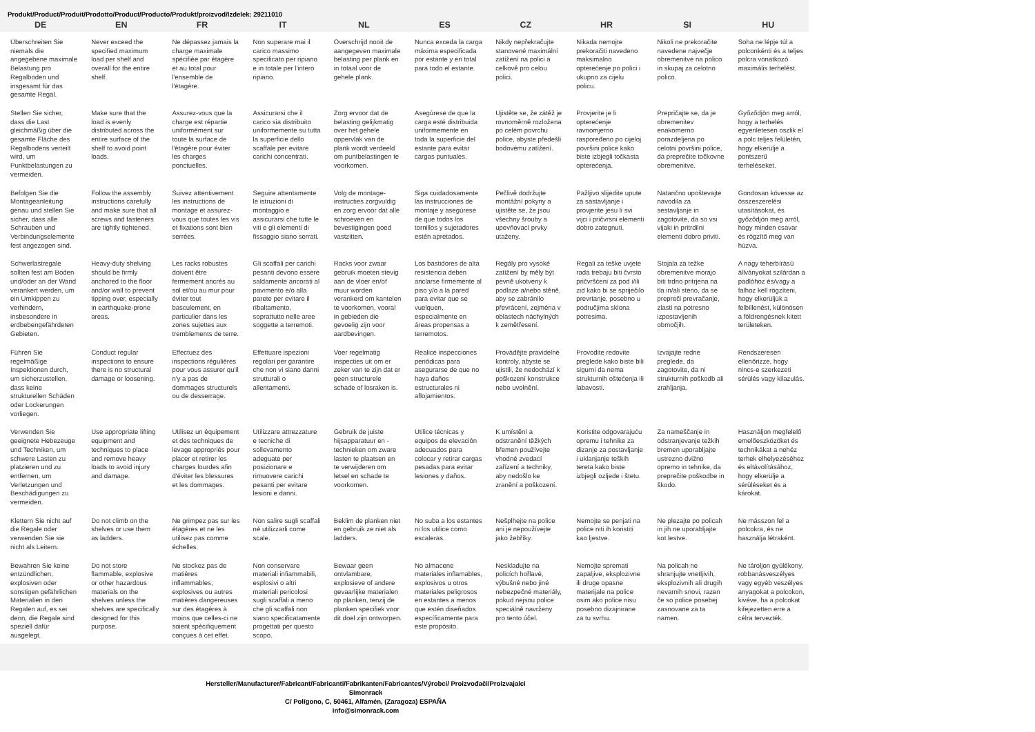Produkt/Product/Produit/Prodotto/Product/Producto/Produkt/proizvod/Izdelek: 29211010
| DE | EN | FR | IT | NL | ES | CZ | HR | SI | HU |
| --- | --- | --- | --- | --- | --- | --- | --- | --- | --- |
| Überschreiten Sie niemals die angegebene maximale Belastung pro Regalboden und insgesamt für das gesamte Regal. | Never exceed the specified maximum load per shelf and overall for the entire shelf. | Ne dépassez jamais la charge maximale spécifiée par étagère et au total pour l'ensemble de l'étagère. | Non superare mai il carico massimo specificato per ripiano e in totale per l'intero ripiano. | Overschrijd nooit de aangegeven maximale belasting per plank en in totaal voor de gehele plank. | Nunca exceda la carga máxima especificada por estante y en total para todo el estante. | Nikdy nepřekračujte stanovené maximální zatížení na polici a celkově pro celou polici. | Nikada nemojte prekoračiti navedeno maksimalno opterećenje po polici i ukupno za cijelu policu. | Nikoli ne prekoračite navedene največje obremenitve na polico in skupaj za celotno polico. | Soha ne lépje túl a polconkénti és a teljes polcra vonatkozó maximális terhelést. |
| Stellen Sie sicher, dass die Last gleichmäßig über die gesamte Fläche des Regalbodens verteilt wird, um Punktbelastungen zu vermeiden. | Make sure that the load is evenly distributed across the entire surface of the shelf to avoid point loads. | Assurez-vous que la charge est répartie uniformément sur toute la surface de l'étagère pour éviter les charges ponctuelles. | Assicurarsi che il carico sia distribuito uniformemente su tutta la superficie dello scaffale per evitare carichi concentrati. | Zorg ervoor dat de belasting gelijkmatig over het gehele oppervlak van de plank wordt verdeeld om puntbelastingen te voorkomen. | Asegúrese de que la carga esté distribuida uniformemente en toda la superficie del estante para evitar cargas puntuales. | Ujistěte se, že zátěž je rovnoměrně rozložena po celém povrchu police, abyste předešli bodovému zatížení. | Provjerite je li opterećenje ravnomjerno raspoređeno po cijeloj površini police kako biste izbjegli točkasta opterećenja. | Prepričajte se, da je obremenitev enakomerno porazdeljena po celotni površini police, da preprečite točkovne obremenitve. | Győződjön meg arról, hogy a terhelés egyenletesen oszlik el a polc teljes felületén, hogy elkerülje a pontszerű terheléseket. |
| Befolgen Sie die Montageanleitung genau und stellen Sie sicher, dass alle Schrauben und Verbindungselemente fest angezogen sind. | Follow the assembly instructions carefully and make sure that all screws and fasteners are tightly tightened. | Suivez attentivement les instructions de montage et assurez-vous que toutes les vis et fixations sont bien serrées. | Seguire attentamente le istruzioni di montaggio e assicurarsi che tutte le viti e gli elementi di fissaggio siano serrati. | Volg de montage-instructies zorgvuldig en zorg ervoor dat alle schroeven en bevestigingen goed vastzitten. | Siga cuidadosamente las instrucciones de montaje y asegúrese de que todos los tornillos y sujetadores estén apretados. | Pečlivě dodržujte montážní pokyny a ujistěte se, že jsou všechny šrouby a upevňovací prvky utaženy. | Pažljivo slijedite upute za sastavljanje i provjerite jesu li svi vijci i pričvrsni elementi dobro zategnuti. | Natančno upoštevajte navodila za sestavljanje in zagotovite, da so vsi vijaki in pritrdilni elementi dobro priviti. | Gondosan kövesse az összeszerelési utasításokat, és győződjön meg arról, hogy minden csavar és rögzítő meg van húzva. |
| Schwerlastregale sollten fest am Boden und/oder an der Wand verankert werden, um ein Umkippen zu verhindern, insbesondere in erdbebengefährdeten Gebieten. | Heavy-duty shelving should be firmly anchored to the floor and/or wall to prevent tipping over, especially in earthquake-prone areas. | Les racks robustes doivent être fermement ancrés au sol et/ou au mur pour éviter tout basculement, en particulier dans les zones sujettes aux tremblements de terre. | Gli scaffali per carichi pesanti devono essere saldamente ancorati al pavimento e/o alla parete per evitare il ribaltamento, soprattutto nelle aree soggette a terremoti. | Racks voor zwaar gebruik moeten stevig aan de vloer en/of muur worden verankerd om kantelen te voorkomen, vooral in gebieden die gevoelig zijn voor aardbevingen. | Los bastidores de alta resistencia deben anclarse firmemente al piso y/o a la pared para evitar que se vuelquen, especialmente en áreas propensas a terremotos. | Regály pro vysoké zatížení by měly být pevně ukotveny k podlaze a/nebo stěně, aby se zabránilo převrácení, zejména v oblastech náchylných k zemětřesení. | Regali za teške uvjete rada trebaju biti čvrsto pričvršćeni za pod i/ili zid kako bi se spriječilo prevrtanje, posebno u područjima sklona potresima. | Stojala za težke obremenitve morajo biti trdno pritrjena na tla in/ali steno, da se prepreči prevračanje, zlasti na potresno izpostavljenih območjih. | A nagy teherbírású állványokat szilárdan a padlóhoz és/vagy a falhoz kell rögzíteni, hogy elkerüljük a felbillenést, különösen a földrengésnek kitett területeken. |
| Führen Sie regelmäßige Inspektionen durch, um sicherzustellen, dass keine strukturellen Schäden oder Lockerungen vorliegen. | Conduct regular inspections to ensure there is no structural damage or loosening. | Effectuez des inspections régulières pour vous assurer qu'il n'y a pas de dommages structurels ou de desserrage. | Effettuare ispezioni regolari per garantire che non vi siano danni strutturali o allentamenti. | Voer regelmatig inspecties uit om er zeker van te zijn dat er geen structurele schade of losraken is. | Realice inspecciones periódicas para asegurarse de que no haya daños estructurales ni aflojamientos. | Provádějte pravidelné kontroly, abyste se ujistili, že nedochází k poškození konstrukce nebo uvolnění. | Provodite redovite preglede kako biste bili sigurni da nema strukturnih oštećenja ili labavosti. | Izvajajte redne preglede, da zagotovite, da ni strukturnih poškodb ali zrahljanja. | Rendszeresen ellenőrizze, hogy nincs-e szerkezeti sérülés vagy kilazulás. |
| Verwenden Sie geeignete Hebezeuge und Techniken, um schwere Lasten zu platzieren und zu entfernen, um Verletzungen und Beschädigungen zu vermeiden. | Use appropriate lifting equipment and techniques to place and remove heavy loads to avoid injury and damage. | Utilisez un équipement et des techniques de levage appropriés pour placer et retirer les charges lourdes afin d'éviter les blessures et les dommages. | Utilizzare attrezzature e tecniche di sollevamento adeguate per posizionare e rimuovere carichi pesanti per evitare lesioni e danni. | Gebruik de juiste hijsapparatuur en -technieken om zware lasten te plaatsen en te verwijderen om letsel en schade te voorkomen. | Utilice técnicas y equipos de elevación adecuados para colocar y retirar cargas pesadas para evitar lesiones y daños. | K umístění a odstranění těžkých břemen používejte vhodné zvedací zařízení a techniky, aby nedošlo ke zranění a poškození. | Koristite odgovarajuću opremu i tehnike za dizanje za postavljanje i uklanjanje teških tereta kako biste izbjegli ozljede i štetu. | Za nameščanje in odstranjevanje težkih bremen uporabljajte ustrezno dvižno opremo in tehnike, da preprečite poškodbe in škodo. | Használjon megfelelő emelőeszközöket és technikákat a nehéz terhek elhelyezéséhez és eltávolításához, hogy elkerülje a sérüléseket és a károkat. |
| Klettern Sie nicht auf die Regale oder verwenden Sie sie nicht als Leitern. | Do not climb on the shelves or use them as ladders. | Ne grimpez pas sur les étagères et ne les utilisez pas comme échelles. | Non salire sugli scaffali né utilizzarli come scale. | Beklim de planken niet en gebruik ze niet als ladders. | No suba a los estantes ni los utilice como escaleras. | Nešplhejte na police ani je nepoužívejte jako žebříky. | Nemojte se penjati na police niti ih koristiti kao ljestve. | Ne plezajte po policah in jih ne uporabljajte kot lestve. | Ne másszon fel a polcokra, és ne használja létraként. |
| Bewahren Sie keine entzündlichen, explosiven oder sonstigen gefährlichen Materialien in den Regalen auf, es sei denn, die Regale sind speziell dafür ausgelegt. | Do not store flammable, explosive or other hazardous materials on the shelves unless the shelves are specifically designed for this purpose. | Ne stockez pas de matières inflammables, explosives ou autres matières dangereuses sur des étagères à moins que celles-ci ne soient spécifiquement conçues à cet effet. | Non conservare materiali infiammabili, esplosivi o altri materiali pericolosi sugli scaffali a meno che gli scaffali non siano specificatamente progettati per questo scopo. | Bewaar geen ontvlambare, explosieve of andere gevaarlijke materialen op planken, tenzij de planken specifiek voor dit doel zijn ontworpen. | No almacene materiales inflamables, explosivos u otros materiales peligrosos en estantes a menos que estén diseñados específicamente para este propósito. | Neskladujte na policích hořlavé, výbušné nebo jiné nebezpečné materiály, pokud nejsou police speciálně navrženy pro tento účel. | Nemojte spremati zapaljive, eksplozivne ili druge opasne materijale na police osim ako police nisu posebno dizajnirane za tu svrhu. | Na policah ne shranjujte vnetljivih, eksplozivnih ali drugih nevarnih snovi, razen če so police posebej zasnovane za ta namen. | Ne tároljon gyúlékony, robbanásveszélyes vagy egyéb veszélyes anyagokat a polcokon, kivéve, ha a polcokat kifejezetten erre a célra tervezték. |
Hersteller/Manufacturer/Fabricant/Fabricanti/Fabrikanten/Fabricantes/Výrobci/ Proizvođači/Proizvajalci
Simonrack
C/ Polígono, C, 50461, Alfamén, (Zaragoza) ESPAÑA
info@simonrack.com